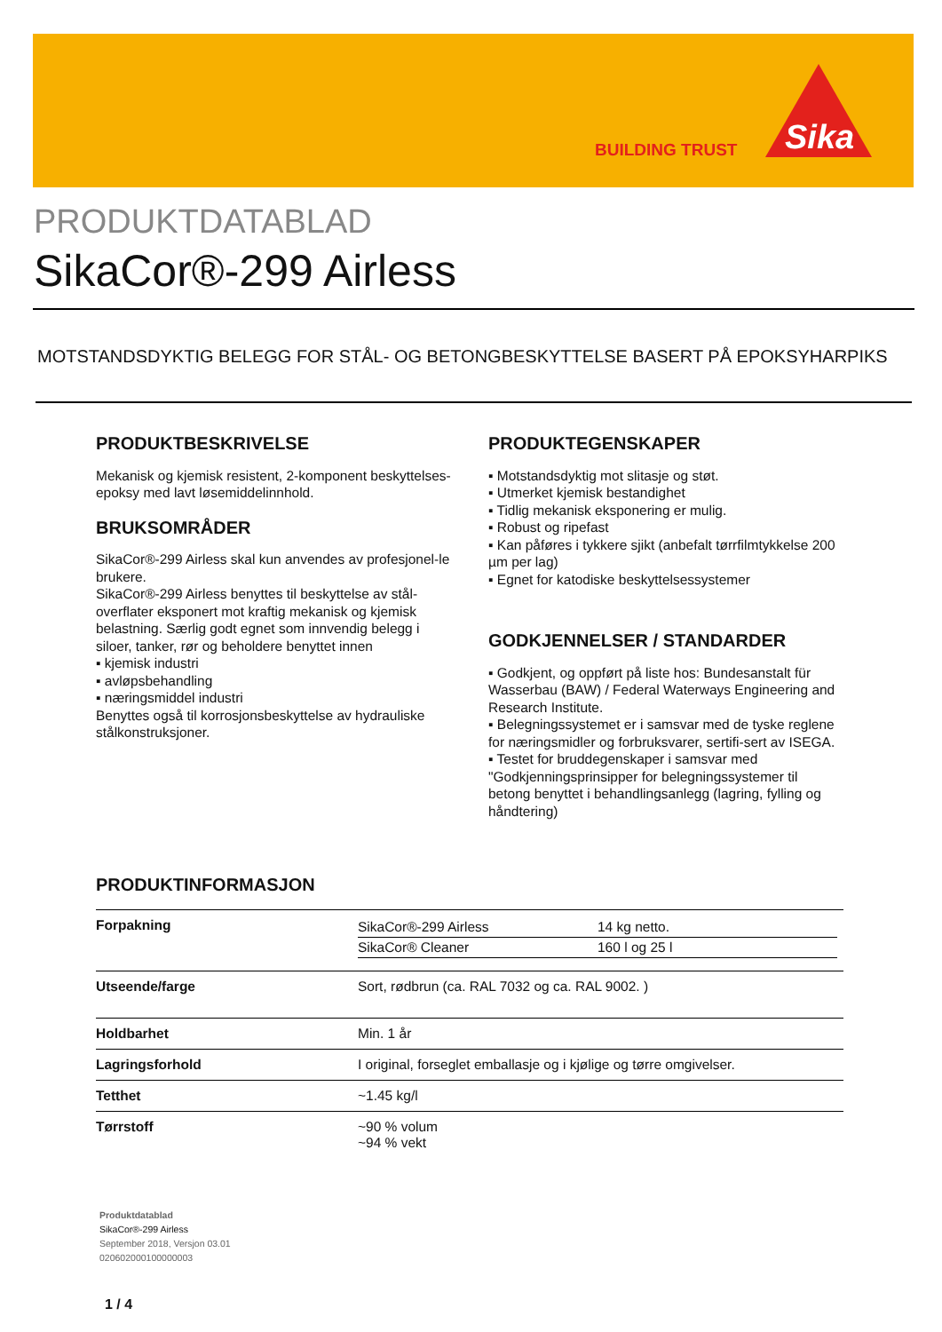BUILDING TRUST
Sika
PRODUKTDATABLAD
SikaCor®-299 Airless
MOTSTANDSDYKTIG BELEGG FOR STÅL- OG BETONGBESKYTTELSE BASERT PÅ EPOKSYHARPIKS
PRODUKTBESKRIVELSE
Mekanisk og kjemisk resistent, 2-komponent beskyttelses-epoksy med lavt løsemiddelinnhold.
BRUKSOMRÅDER
SikaCor®-299 Airless skal kun anvendes av profesjonel-le brukere.
SikaCor®-299 Airless benyttes til beskyttelse av stål-overflater eksponert mot kraftig mekanisk og kjemisk belastning. Særlig godt egnet som innvendig belegg i siloer, tanker, rør og beholdere benyttet innen
▪ kjemisk industri
▪ avløpsbehandling
▪ næringsmiddel industri
Benyttes også til korrosjonsbeskyttelse av hydrauliske stålkonstruksjoner.
PRODUKTEGENSKAPER
▪ Motstandsdyktig mot slitasje og støt.
▪ Utmerket kjemisk bestandighet
▪ Tidlig mekanisk eksponering er mulig.
▪ Robust og ripefast
▪ Kan påføres i tykkere sjikt (anbefalt tørrfilmtykkelse 200 µm per lag)
▪ Egnet for katodiske beskyttelsessystemer
GODKJENNELSER / STANDARDER
▪ Godkjent, og oppført på liste hos: Bundesanstalt für Wasserbau (BAW) / Federal Waterways Engineering and Research Institute.
▪ Belegningssystemet er i samsvar med de tyske reglene for næringsmidler og forbruksvarer, sertifi-sert av ISEGA.
▪ Testet for bruddegenskaper i samsvar med "Godkjenningsprinsipper for belegningssystemer til betong benyttet i behandlingsanlegg (lagring, fylling og håndtering)
PRODUKTINFORMASJON
| Forpakning | / SikaCor®-299 Airless / 14 kg netto. / / SikaCor® Cleaner / 160 l og 25 l / |
| Utseende/farge | Sort, rødbrun (ca. RAL 7032 og ca. RAL 9002. ) |
| Holdbarhet | Min. 1 år |
| Lagringsforhold | I original, forseglet emballasje og i kjølige og tørre omgivelser. |
| Tetthet | ~1.45 kg/l |
| Tørrstoff | ~90 % volum ~94 % vekt |
Produktdatablad
SikaCor®-299 Airless
September 2018, Versjon 03.01
020602000100000003
1 / 4